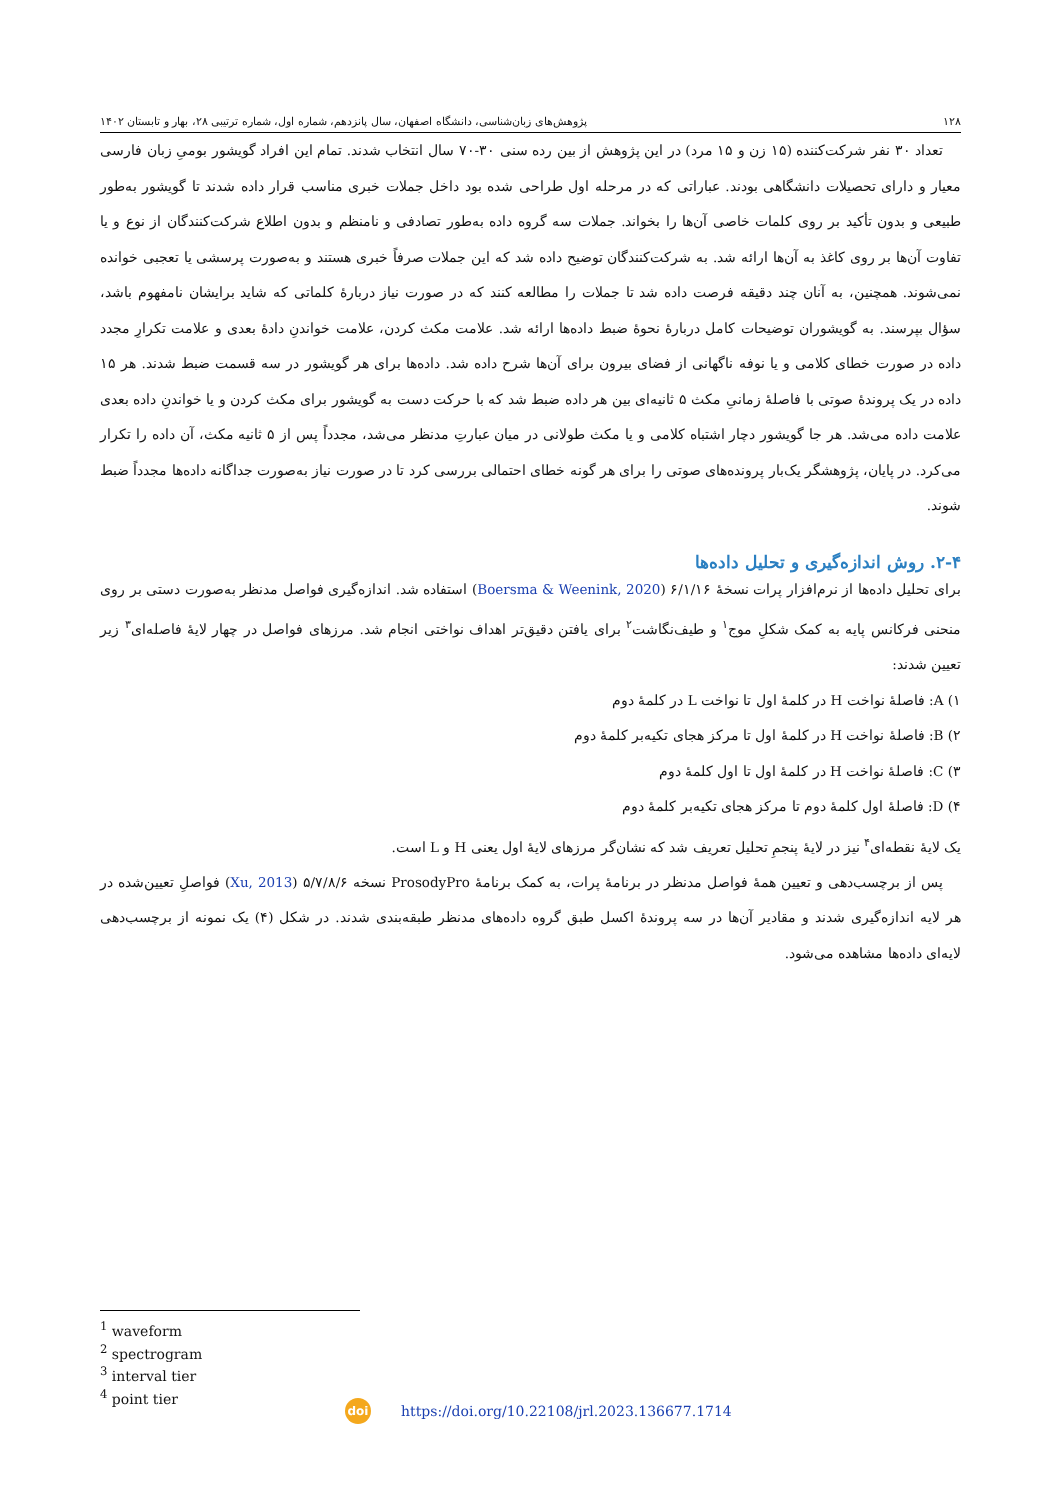۱۲۸ پژوهش‌های زبان‌شناسی، دانشگاه اصفهان، سال پانزدهم، شماره اول، شماره ترتیبی ۲۸، بهار و تابستان ۱۴۰۲
تعداد ۳۰ نفر شرکت‌کننده (۱۵ زن و ۱۵ مرد) در این پژوهش از بین رده سنی ۳۰-۷۰ سال انتخاب شدند. تمام این افراد گویشور بومیِ زبان فارسی معیار و دارای تحصیلات دانشگاهی بودند. عباراتی که در مرحله اول طراحی شده بود داخل جملات خبری مناسب قرار داده شدند تا گویشور به‌طور طبیعی و بدون تأکید بر روی کلمات خاصی آن‌ها را بخواند. جملات سه گروه داده به‌طور تصادفی و نامنظم و بدون اطلاع شرکت‌کنندگان از نوع و یا تفاوت آن‌ها بر روی کاغذ به آن‌ها ارائه شد. به شرکت‌کنندگان توضیح داده شد که این جملات صرفاً خبری هستند و به‌صورت پرسشی یا تعجبی خوانده نمی‌شوند. همچنین، به آنان چند دقیقه فرصت داده شد تا جملات را مطالعه کنند که در صورت نیاز دربارۀ کلماتی که شاید برایشان نامفهوم باشد، سؤال بپرسند. به گویشوران توضیحات کامل دربارۀ نحوۀ ضبط داده‌ها ارائه شد. علامت مکث کردن، علامت خواندنِ دادۀ بعدی و علامت تکرارِ مجدد داده در صورت خطای کلامی و یا نوفه ناگهانی از فضای بیرون برای آن‌ها شرح داده شد. داده‌ها برای هر گویشور در سه قسمت ضبط شدند. هر ۱۵ داده در یک پروندۀ صوتی با فاصلۀ زمانیِ مکث ۵ ثانیه‌ای بین هر داده ضبط شد که با حرکت دست به گویشور برای مکث کردن و یا خواندنِ داده بعدی علامت داده می‌شد. هر جا گویشور دچار اشتباه کلامی و یا مکث طولانی در میان عبارتِ مدنظر می‌شد، مجدداً پس از ۵ ثانیه مکث، آن داده را تکرار می‌کرد. در پایان، پژوهشگر یک‌بار پرونده‌های صوتی را برای هر گونه خطای احتمالی بررسی کرد تا در صورت نیاز به‌صورت جداگانه داده‌ها مجدداً ضبط شوند.
۲-۴. روش اندازه‌گیری و تحلیل داده‌ها
برای تحلیل داده‌ها از نرم‌افزار پرات نسخۀ ۶/۱/۱۶ (Boersma & Weenink, 2020) استفاده شد. اندازه‌گیری فواصل مدنظر به‌صورت دستی بر روی منحنی فرکانس پایه به کمک شکلِ موج<sup>۱</sup> و طیف‌نگاشت<sup>۲</sup> برای یافتن دقیق‌تر اهداف نواختی انجام شد. مرزهای فواصل در چهار لایۀ فاصله‌ای<sup>۳</sup> زیر تعیین شدند:
۱) A: فاصلۀ نواخت H در کلمۀ اول تا نواخت L در کلمۀ دوم
۲) B: فاصلۀ نواخت H در کلمۀ اول تا مرکز هجای تکیه‌بر کلمۀ دوم
۳) C: فاصلۀ نواخت H در کلمۀ اول تا اول کلمۀ دوم
۴) D: فاصلۀ اول کلمۀ دوم تا مرکز هجای تکیه‌بر کلمۀ دوم
یک لایۀ نقطه‌ای<sup>۴</sup> نیز در لایۀ پنجمِ تحلیل تعریف شد که نشان‌گر مرزهای لایۀ اول یعنی H و L است.
پس از برچسب‌دهی و تعیین همۀ فواصل مدنظر در برنامۀ پرات، به کمک برنامۀ ProsodyPro نسخه ۵/۷/۸/۶ (Xu, 2013) فواصلِ تعیین‌شده در هر لایه اندازه‌گیری شدند و مقادیر آن‌ها در سه پروندۀ اکسل طبق گروه داده‌های مدنظر طبقه‌بندی شدند. در شکل (۴) یک نمونه از برچسب‌دهی لایه‌ای داده‌ها مشاهده می‌شود.
<sup>1</sup> waveform
<sup>2</sup> spectrogram
<sup>3</sup> interval tier
<sup>4</sup> point tier
doi https://doi.org/10.22108/jrl.2023.136677.1714